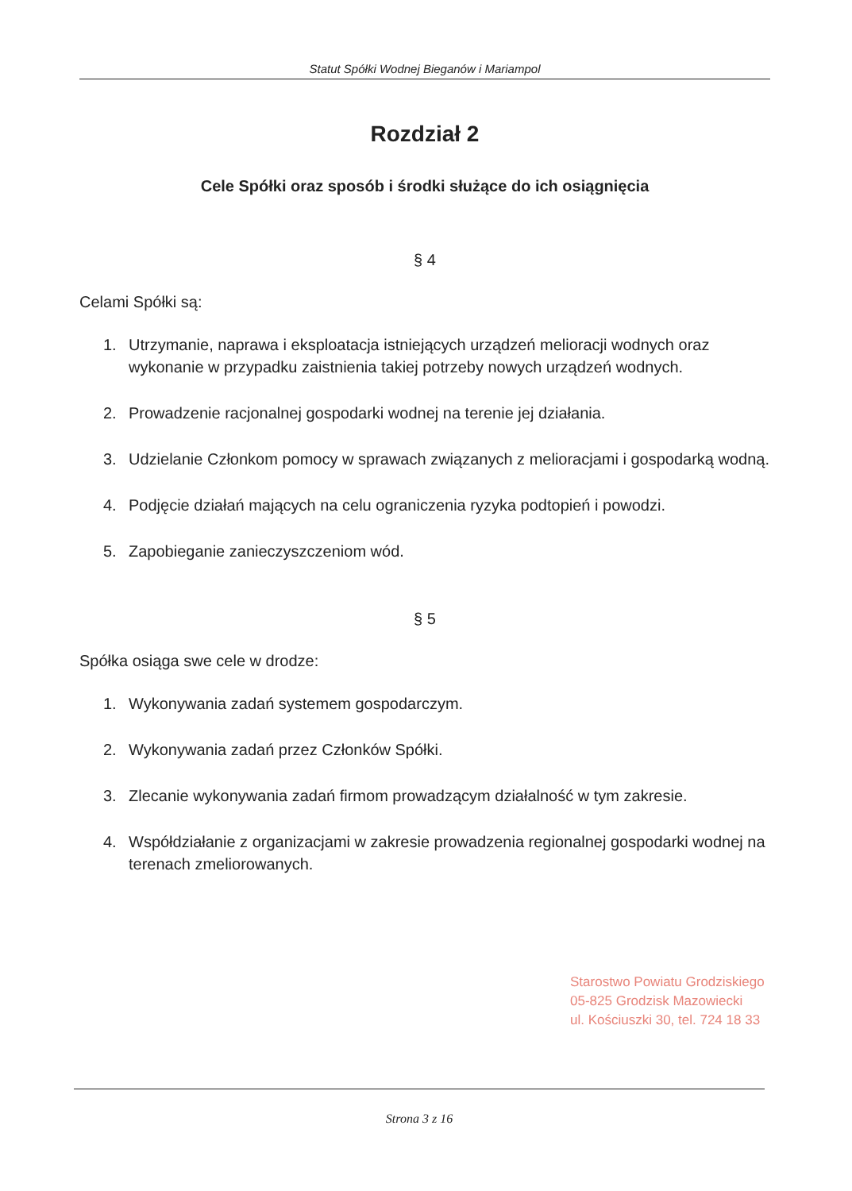Statut Spółki Wodnej Bieganów i Mariampol
Rozdział 2
Cele Spółki oraz sposób i środki służące do ich osiągnięcia
§ 4
Celami Spółki są:
1. Utrzymanie, naprawa i eksploatacja istniejących urządzeń melioracji wodnych oraz wykonanie w przypadku zaistnienia takiej potrzeby nowych urządzeń wodnych.
2. Prowadzenie racjonalnej gospodarki wodnej na terenie jej działania.
3. Udzielanie Członkom pomocy w sprawach związanych z melioracjami i gospodarką wodną.
4. Podjęcie działań mających na celu ograniczenia ryzyka podtopień i powodzi.
5. Zapobieganie zanieczyszczeniom wód.
§ 5
Spółka osiąga swe cele w drodze:
1. Wykonywania zadań systemem gospodarczym.
2. Wykonywania zadań przez Członków Spółki.
3. Zlecanie wykonywania zadań firmom prowadzącym działalność w tym zakresie.
4. Współdziałanie z organizacjami w zakresie prowadzenia regionalnej gospodarki wodnej na terenach zmeliorowanych.
Starostwo Powiatu Grodziskiego
05-825 Grodzisk Mazowiecki
ul. Kościuszki 30, tel. 724 18 33
Strona 3 z 16